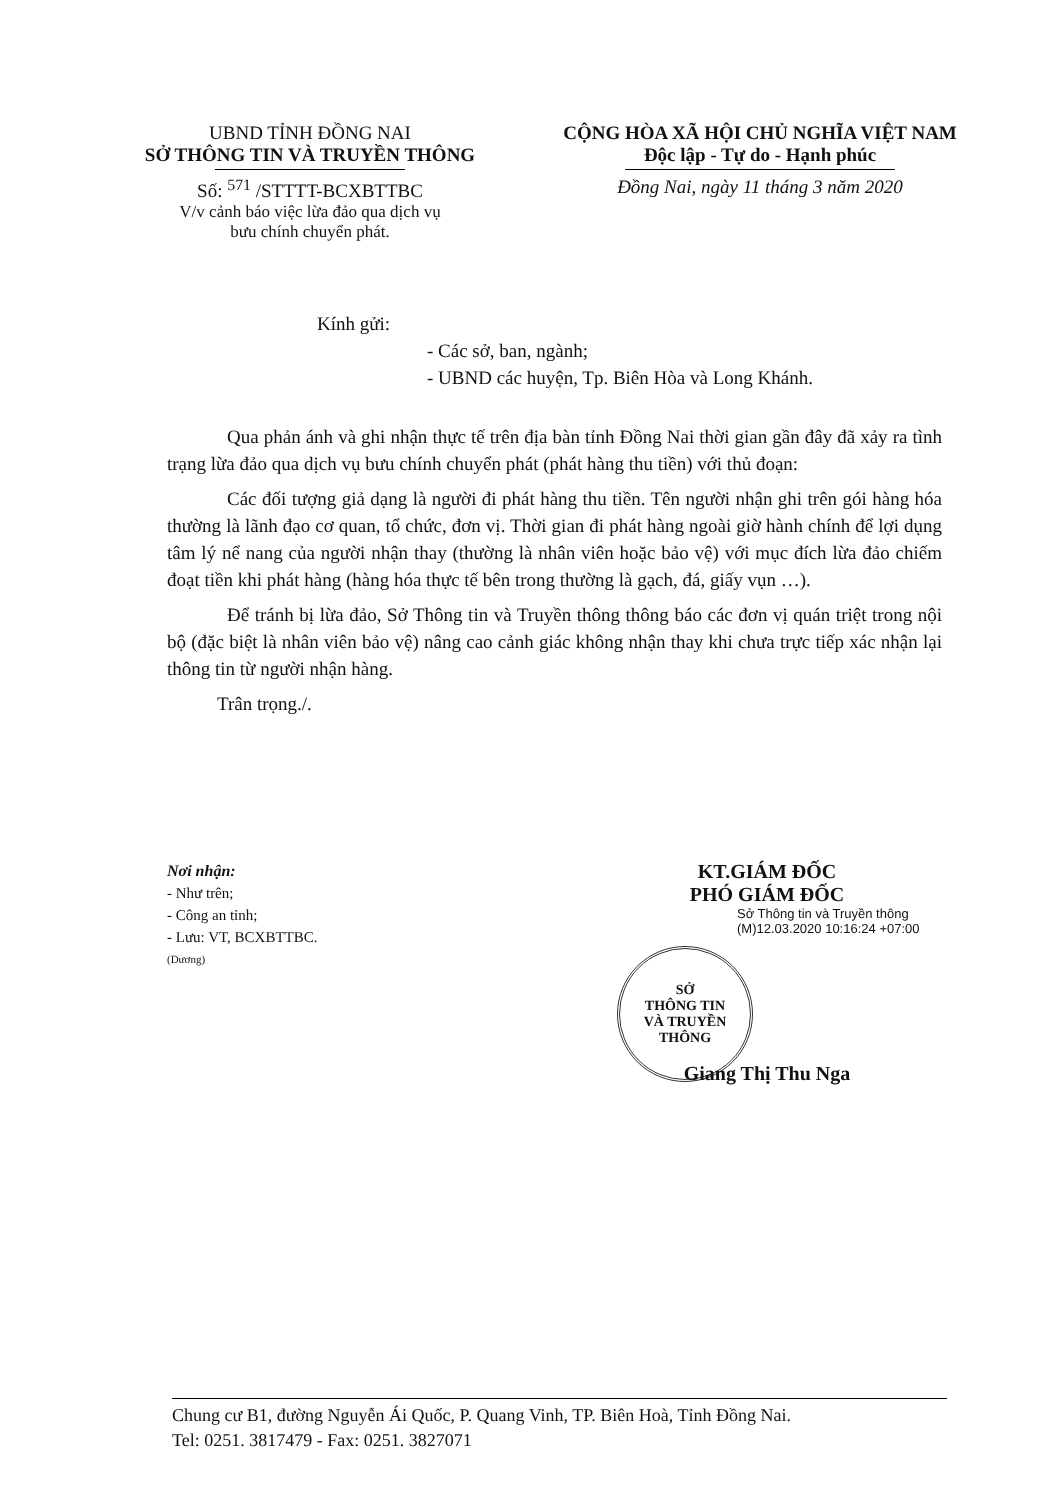UBND TỈNH ĐỒNG NAI
SỞ THÔNG TIN VÀ TRUYỀN THÔNG
Số: <sup>571</sup> /STTTT-BCXBTTBC
V/v cảnh báo việc lừa đảo qua dịch vụ
bưu chính chuyển phát.
CỘNG HÒA XÃ HỘI CHỦ NGHĨA VIỆT NAM
Độc lập - Tự do - Hạnh phúc
Đồng Nai, ngày 11 tháng 3 năm 2020
Kính gửi:
- Các sở, ban, ngành;
- UBND các huyện, Tp. Biên Hòa và Long Khánh.
Qua phản ánh và ghi nhận thực tế trên địa bàn tỉnh Đồng Nai thời gian gần đây đã xảy ra tình trạng lừa đảo qua dịch vụ bưu chính chuyển phát (phát hàng thu tiền) với thủ đoạn:
Các đối tượng giả dạng là người đi phát hàng thu tiền. Tên người nhận ghi trên gói hàng hóa thường là lãnh đạo cơ quan, tổ chức, đơn vị. Thời gian đi phát hàng ngoài giờ hành chính để lợi dụng tâm lý nể nang của người nhận thay (thường là nhân viên hoặc bảo vệ) với mục đích lừa đảo chiếm đoạt tiền khi phát hàng (hàng hóa thực tế bên trong thường là gạch, đá, giấy vụn …).
Để tránh bị lừa đảo, Sở Thông tin và Truyền thông thông báo các đơn vị quán triệt trong nội bộ (đặc biệt là nhân viên bảo vệ) nâng cao cảnh giác không nhận thay khi chưa trực tiếp xác nhận lại thông tin từ người nhận hàng.
Trân trọng./.
Nơi nhận:
- Như trên;
- Công an tỉnh;
- Lưu: VT, BCXBTTBC.
(Dương)
KT.GIÁM ĐỐC
PHÓ GIÁM ĐỐC
Sở Thông tin và Truyền thông (M)12.03.2020 10:16:24 +07:00
SỞ
THÔNG TIN
VÀ TRUYỀN THÔNG
Giang Thị Thu Nga
Chung cư B1, đường Nguyễn Ái Quốc, P. Quang Vinh, TP. Biên Hoà, Tỉnh Đồng Nai.
Tel: 0251. 3817479 - Fax: 0251. 3827071